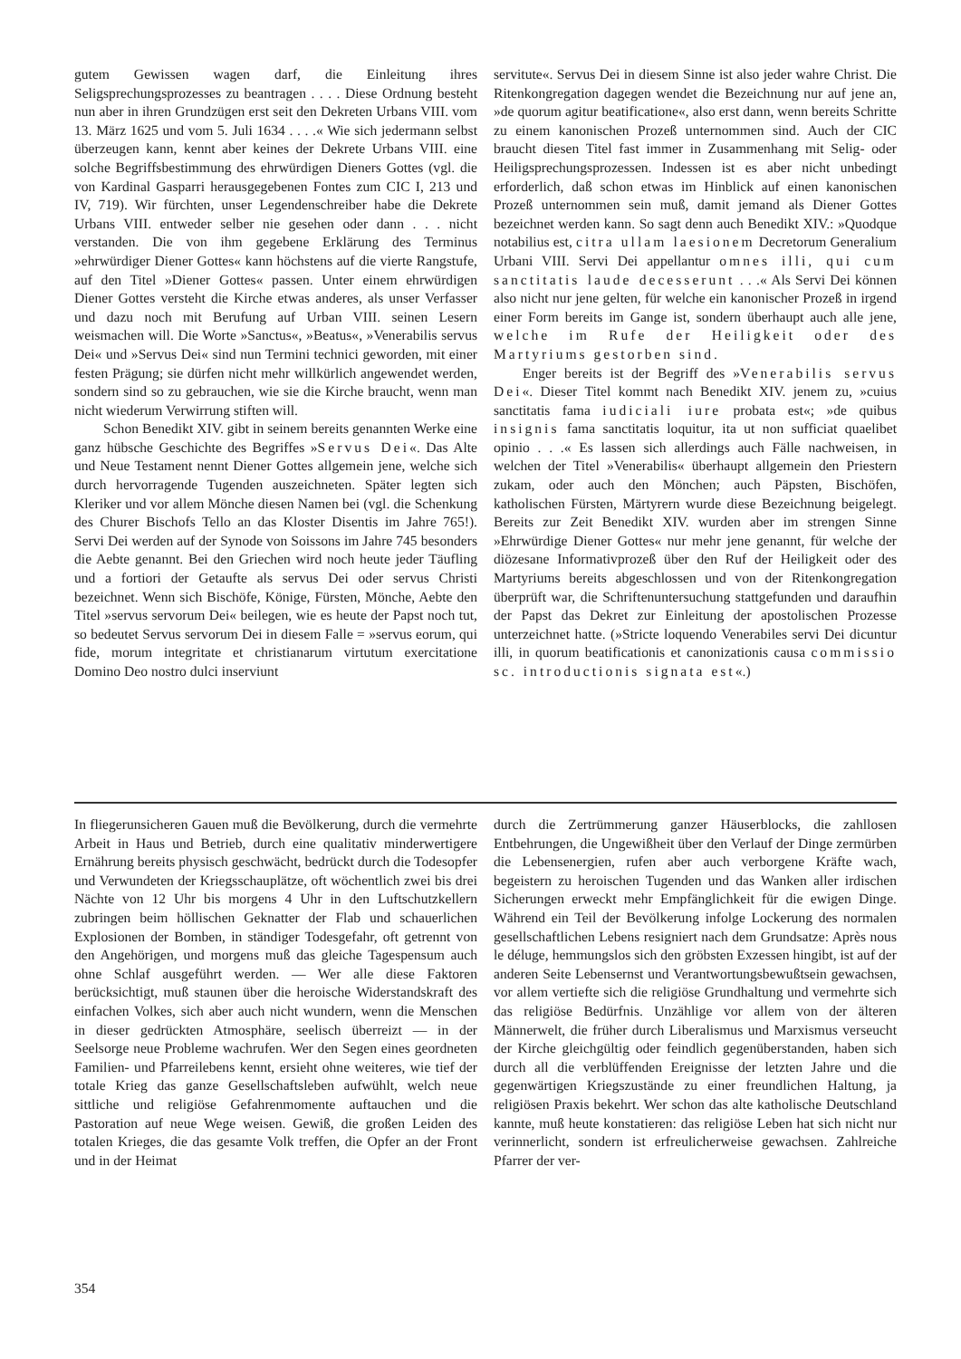gutem Gewissen wagen darf, die Einleitung ihres Seligsprechungsprozesses zu beantragen . . . . Diese Ordnung besteht nun aber in ihren Grundzügen erst seit den Dekreten Urbans VIII. vom 13. März 1625 und vom 5. Juli 1634 . . . .« Wie sich jedermann selbst überzeugen kann, kennt aber keines der Dekrete Urbans VIII. eine solche Begriffsbestimmung des ehrwürdigen Dieners Gottes (vgl. die von Kardinal Gasparri herausgegebenen Fontes zum CIC I, 213 und IV, 719). Wir fürchten, unser Legendenschreiber habe die Dekrete Urbans VIII. entweder selber nie gesehen oder dann . . . nicht verstanden. Die von ihm gegebene Erklärung des Terminus »ehrwürdiger Diener Gottes« kann höchstens auf die vierte Rangstufe, auf den Titel »Diener Gottes« passen. Unter einem ehrwürdigen Diener Gottes versteht die Kirche etwas anderes, als unser Verfasser und dazu noch mit Berufung auf Urban VIII. seinen Lesern weismachen will. Die Worte »Sanctus«, »Beatus«, »Venerabilis servus Dei« und »Servus Dei« sind nun Termini technici geworden, mit einer festen Prägung; sie dürfen nicht mehr willkürlich angewendet werden, sondern sind so zu gebrauchen, wie sie die Kirche braucht, wenn man nicht wiederum Verwirrung stiften will.
Schon Benedikt XIV. gibt in seinem bereits genannten Werke eine ganz hübsche Geschichte des Begriffes »Servus Dei«. Das Alte und Neue Testament nennt Diener Gottes allgemein jene, welche sich durch hervorragende Tugenden auszeichneten. Später legten sich Kleriker und vor allem Mönche diesen Namen bei (vgl. die Schenkung des Churer Bischofs Tello an das Kloster Disentis im Jahre 765!). Servi Dei werden auf der Synode von Soissons im Jahre 745 besonders die Aebte genannt. Bei den Griechen wird noch heute jeder Täufling und a fortiori der Getaufte als servus Dei oder servus Christi bezeichnet. Wenn sich Bischöfe, Könige, Fürsten, Mönche, Aebte den Titel »servus servorum Dei« beilegen, wie es heute der Papst noch tut, so bedeutet Servus servorum Dei in diesem Falle = »servus eorum, qui fide, morum integritate et christianarum virtutum exercitatione Domino Deo nostro dulci inserviunt
servitute«. Servus Dei in diesem Sinne ist also jeder wahre Christ. Die Ritenkongregation dagegen wendet die Bezeichnung nur auf jene an, »de quorum agitur beatificatione«, also erst dann, wenn bereits Schritte zu einem kanonischen Prozeß unternommen sind. Auch der CIC braucht diesen Titel fast immer in Zusammenhang mit Selig- oder Heiligsprechungsprozessen. Indessen ist es aber nicht unbedingt erforderlich, daß schon etwas im Hinblick auf einen kanonischen Prozeß unternommen sein muß, damit jemand als Diener Gottes bezeichnet werden kann. So sagt denn auch Benedikt XIV.: »Quodque notabilius est, citra ullam laesionem Decretorum Generalium Urbani VIII. Servi Dei appellantur omnes illi, qui cum sanctitatis laude decesserunt . . .« Als Servi Dei können also nicht nur jene gelten, für welche ein kanonischer Prozeß in irgend einer Form bereits im Gange ist, sondern überhaupt auch alle jene, welche im Rufe der Heiligkeit oder des Martyriums gestorben sind.
Enger bereits ist der Begriff des »Venerabilis servus Dei«. Dieser Titel kommt nach Benedikt XIV. jenem zu, »cuius sanctitatis fama iudiciali iure probata est«; »de quibus insignis fama sanctitatis loquitur, ita ut non sufficiat quaelibet opinio . . .« Es lassen sich allerdings auch Fälle nachweisen, in welchen der Titel »Venerabilis« überhaupt allgemein den Priestern zukam, oder auch den Mönchen; auch Päpsten, Bischöfen, katholischen Fürsten, Märtyrern wurde diese Bezeichnung beigelegt. Bereits zur Zeit Benedikt XIV. wurden aber im strengen Sinne »Ehrwürdige Diener Gottes« nur mehr jene genannt, für welche der diözesane Informativprozeß über den Ruf der Heiligkeit oder des Martyriums bereits abgeschlossen und von der Ritenkongregation überprüft war, die Schriftenuntersuchung stattgefunden und daraufhin der Papst das Dekret zur Einleitung der apostolischen Prozesse unterzeichnet hatte. (»Stricte loquendo Venerabiles servi Dei dicuntur illi, in quorum beatificationis et canonizationis causa commissio sc. introductionis signata est«.)
In fliegerunsicheren Gauen muß die Bevölkerung, durch die vermehrte Arbeit in Haus und Betrieb, durch eine qualitativ minderwertigere Ernährung bereits physisch geschwächt, bedrückt durch die Todesopfer und Verwundeten der Kriegsschauplätze, oft wöchentlich zwei bis drei Nächte von 12 Uhr bis morgens 4 Uhr in den Luftschutzkellern zubringen beim höllischen Geknatter der Flab und schauerlichen Explosionen der Bomben, in ständiger Todesgefahr, oft getrennt von den Angehörigen, und morgens muß das gleiche Tagespensum auch ohne Schlaf ausgeführt werden. — Wer alle diese Faktoren berücksichtigt, muß staunen über die heroische Widerstandskraft des einfachen Volkes, sich aber auch nicht wundern, wenn die Menschen in dieser gedrückten Atmosphäre, seelisch überreizt — in der Seelsorge neue Probleme wachrufen. Wer den Segen eines geordneten Familien- und Pfarreilebens kennt, ersieht ohne weiteres, wie tief der totale Krieg das ganze Gesellschaftsleben aufwühlt, welch neue sittliche und religiöse Gefahrenmomente auftauchen und die Pastoration auf neue Wege weisen. Gewiß, die großen Leiden des totalen Krieges, die das gesamte Volk treffen, die Opfer an der Front und in der Heimat
durch die Zertrümmerung ganzer Häuserblocks, die zahllosen Entbehrungen, die Ungewißheit über den Verlauf der Dinge zermürben die Lebensenergien, rufen aber auch verborgene Kräfte wach, begeistern zu heroischen Tugenden und das Wanken aller irdischen Sicherungen erweckt mehr Empfänglichkeit für die ewigen Dinge. Während ein Teil der Bevölkerung infolge Lockerung des normalen gesellschaftlichen Lebens resigniert nach dem Grundsatze: Après nous le déluge, hemmungslos sich den gröbsten Exzessen hingibt, ist auf der anderen Seite Lebensernst und Verantwortungsbewußtsein gewachsen, vor allem vertiefte sich die religiöse Grundhaltung und vermehrte sich das religiöse Bedürfnis. Unzählige vor allem von der älteren Männerwelt, die früher durch Liberalismus und Marxismus verseucht der Kirche gleichgültig oder feindlich gegenüberstanden, haben sich durch all die verblüffenden Ereignisse der letzten Jahre und die gegenwärtigen Kriegszustände zu einer freundlichen Haltung, ja religiösen Praxis bekehrt. Wer schon das alte katholische Deutschland kannte, muß heute konstatieren: das religiöse Leben hat sich nicht nur verinnerlicht, sondern ist erfreulicherweise gewachsen. Zahlreiche Pfarrer der ver-
354